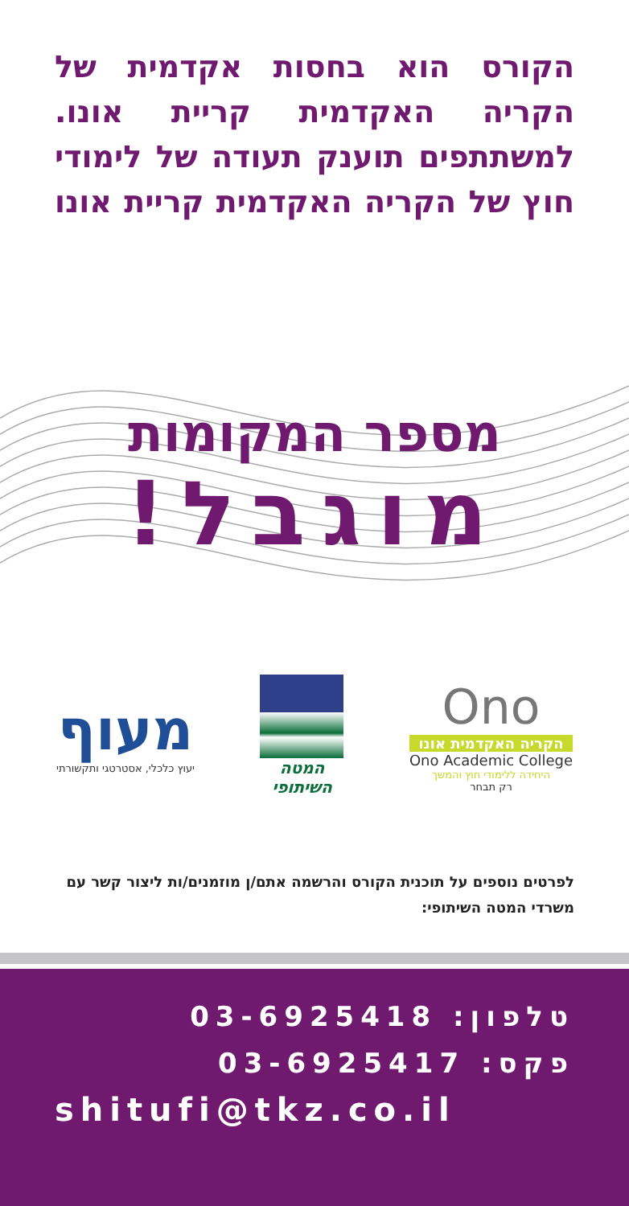הקורס הוא בחסות אקדמית של הקריה האקדמית קריית אונו. למשתתפים תוענק תעודה של לימודי חוץ של הקריה האקדמית קריית אונו
מספר המקומות
מוגבל!
מעוף
יעוץ כלכלי, אסטרטגי ותקשורתי
המטה
השיתופי
Ono
הקריה האקדמית אונו
Ono Academic College
היחידה ללימודי חוץ והמשך
רק תבחר
לפרטים נוספים על תוכנית הקורס והרשמה אתם/ן מוזמנים/ות ליצור קשר עם משרדי המטה השיתופי:
טלפון: 03-6925418
פקס: 03-6925417
shitufi@tkz.co.il